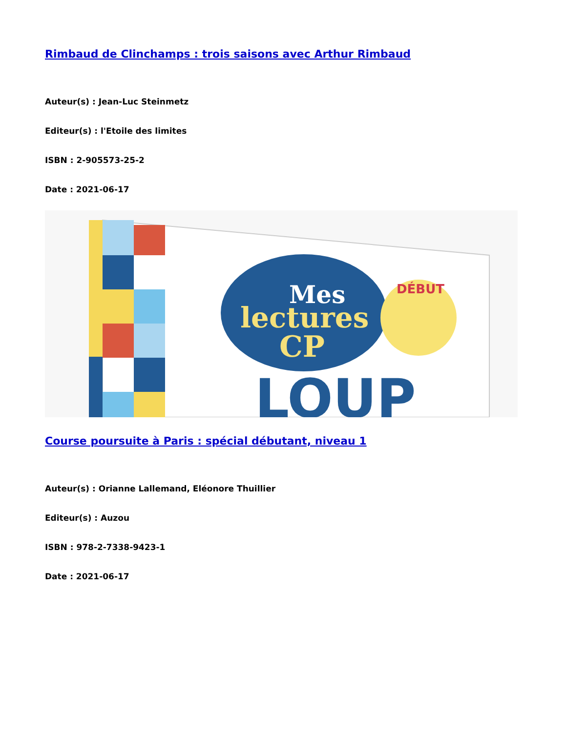Rimbaud de Clinchamps : trois saisons avec Arthur Rimbaud
Auteur(s) : Jean-Luc Steinmetz
Editeur(s) : l'Etoile des limites
ISBN : 2-905573-25-2
Date : 2021-06-17
Mes
lectures
CP
DÉBUT
LOUP
Course poursuite à Paris : spécial débutant, niveau 1
Auteur(s) : Orianne Lallemand, Eléonore Thuillier
Editeur(s) : Auzou
ISBN : 978-2-7338-9423-1
Date : 2021-06-17